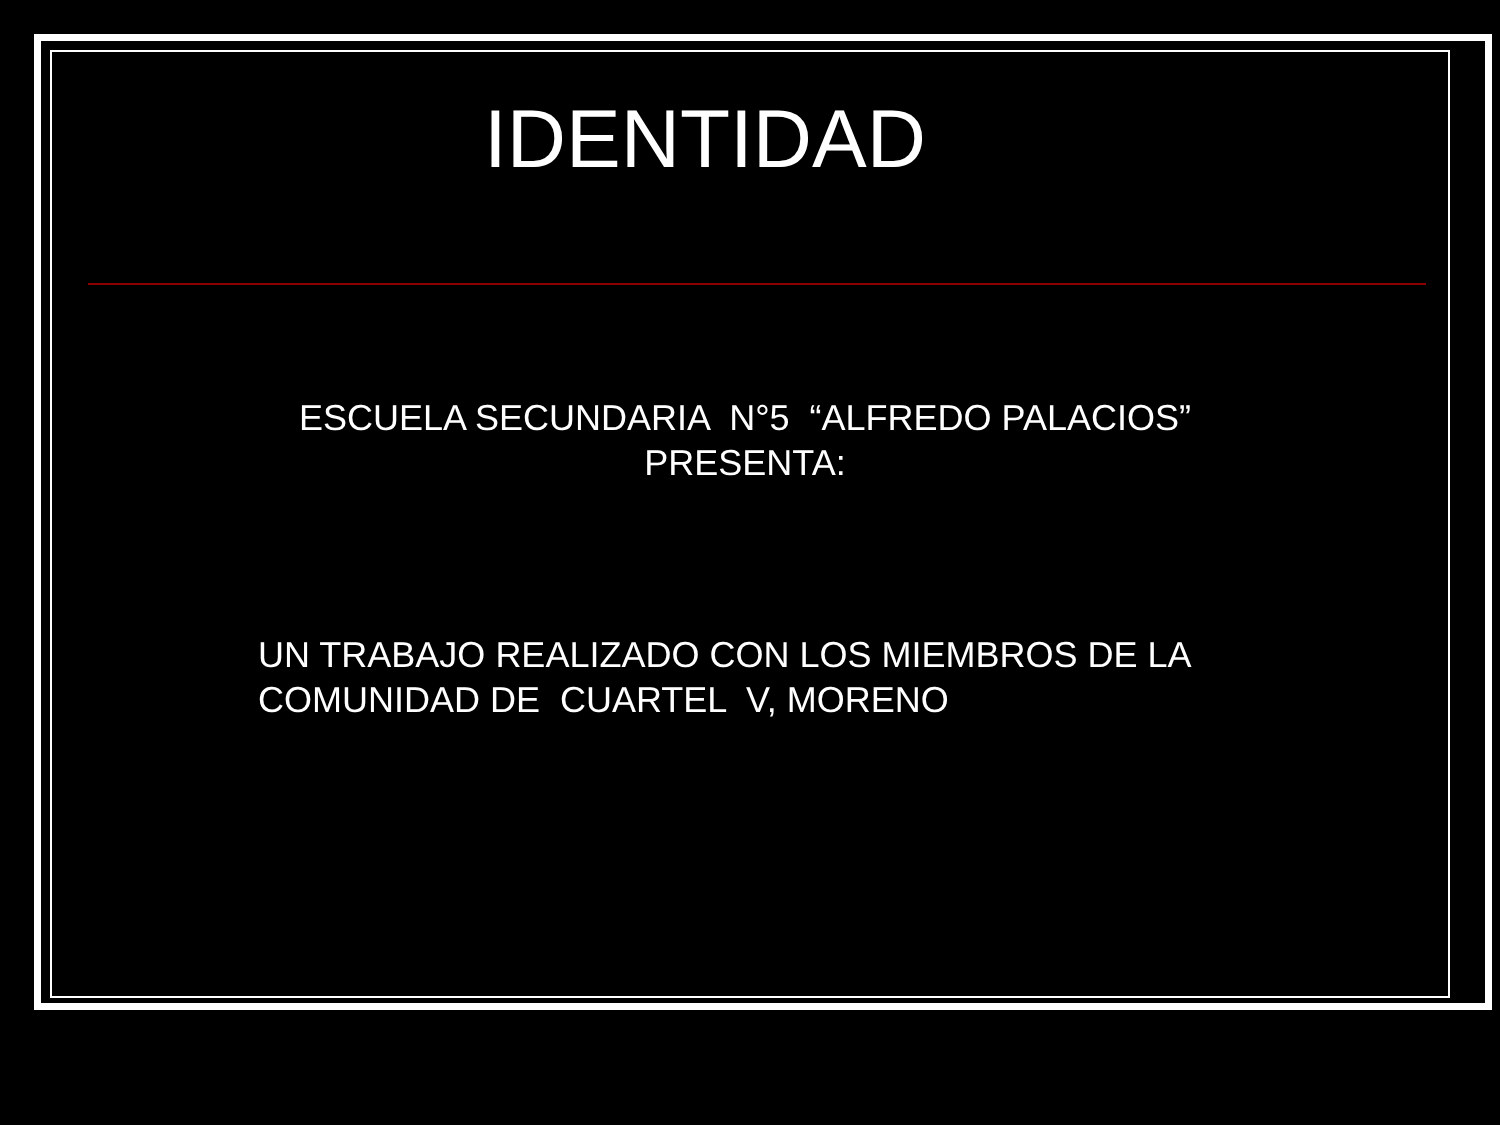IDENTIDAD
ESCUELA SECUNDARIA N°5 “ALFREDO PALACIOS”
PRESENTA:
UN TRABAJO REALIZADO CON LOS MIEMBROS DE LA COMUNIDAD DE CUARTEL V, MORENO